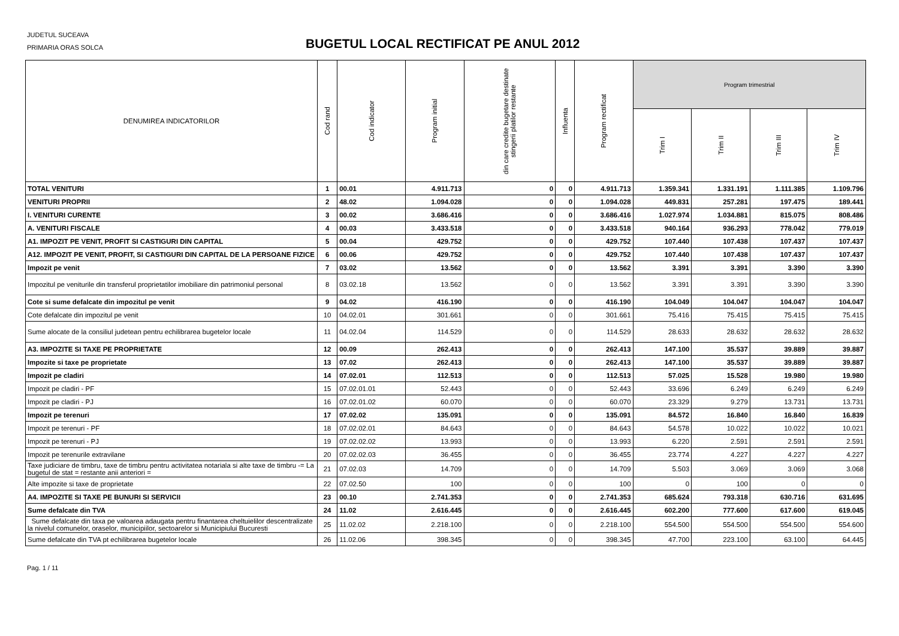JUDETUL SUCEAVA
PRIMARIA ORAS SOLCA
BUGETUL LOCAL RECTIFICAT PE ANUL 2012
| DENUMIREA INDICATORILOR | Cod rand | Cod indicator | Program initial | din care credite bugetare destinate stingerii platilor restante | Influenta | Program rectificat | Program trimestrial | | | |
| --- | --- | --- | --- | --- | --- | --- | --- | --- | --- | --- |
| | | | | | | | Trim I | Trim II | Trim III | Trim IV |
| TOTAL VENITURI | 1 | 00.01 | 4.911.713 | 0 | 0 | 4.911.713 | 1.359.341 | 1.331.191 | 1.111.385 | 1.109.796 |
| VENITURI PROPRII | 2 | 48.02 | 1.094.028 | 0 | 0 | 1.094.028 | 449.831 | 257.281 | 197.475 | 189.441 |
| I. VENITURI CURENTE | 3 | 00.02 | 3.686.416 | 0 | 0 | 3.686.416 | 1.027.974 | 1.034.881 | 815.075 | 808.486 |
| A. VENITURI FISCALE | 4 | 00.03 | 3.433.518 | 0 | 0 | 3.433.518 | 940.164 | 936.293 | 778.042 | 779.019 |
| A1. IMPOZIT PE VENIT, PROFIT SI CASTIGURI DIN CAPITAL | 5 | 00.04 | 429.752 | 0 | 0 | 429.752 | 107.440 | 107.438 | 107.437 | 107.437 |
| A12. IMPOZIT PE VENIT, PROFIT, SI CASTIGURI DIN CAPITAL DE LA PERSOANE FIZICE | 6 | 00.06 | 429.752 | 0 | 0 | 429.752 | 107.440 | 107.438 | 107.437 | 107.437 |
| Impozit pe venit | 7 | 03.02 | 13.562 | 0 | 0 | 13.562 | 3.391 | 3.391 | 3.390 | 3.390 |
| Impozitul pe veniturile din transferul proprietatilor imobiliare din patrimoniul personal | 8 | 03.02.18 | 13.562 | 0 | 0 | 13.562 | 3.391 | 3.391 | 3.390 | 3.390 |
| Cote si sume defalcate din impozitul pe venit | 9 | 04.02 | 416.190 | 0 | 0 | 416.190 | 104.049 | 104.047 | 104.047 | 104.047 |
| Cote defalcate din impozitul pe venit | 10 | 04.02.01 | 301.661 | 0 | 0 | 301.661 | 75.416 | 75.415 | 75.415 | 75.415 |
| Sume alocate de la consiliul judetean pentru echilibrarea bugetelor locale | 11 | 04.02.04 | 114.529 | 0 | 0 | 114.529 | 28.633 | 28.632 | 28.632 | 28.632 |
| A3. IMPOZITE SI TAXE PE PROPRIETATE | 12 | 00.09 | 262.413 | 0 | 0 | 262.413 | 147.100 | 35.537 | 39.889 | 39.887 |
| Impozite si taxe pe proprietate | 13 | 07.02 | 262.413 | 0 | 0 | 262.413 | 147.100 | 35.537 | 39.889 | 39.887 |
| Impozit pe cladiri | 14 | 07.02.01 | 112.513 | 0 | 0 | 112.513 | 57.025 | 15.528 | 19.980 | 19.980 |
| Impozit pe cladiri - PF | 15 | 07.02.01.01 | 52.443 | 0 | 0 | 52.443 | 33.696 | 6.249 | 6.249 | 6.249 |
| Impozit pe cladiri - PJ | 16 | 07.02.01.02 | 60.070 | 0 | 0 | 60.070 | 23.329 | 9.279 | 13.731 | 13.731 |
| Impozit pe terenuri | 17 | 07.02.02 | 135.091 | 0 | 0 | 135.091 | 84.572 | 16.840 | 16.840 | 16.839 |
| Impozit pe terenuri - PF | 18 | 07.02.02.01 | 84.643 | 0 | 0 | 84.643 | 54.578 | 10.022 | 10.022 | 10.021 |
| Impozit pe terenuri - PJ | 19 | 07.02.02.02 | 13.993 | 0 | 0 | 13.993 | 6.220 | 2.591 | 2.591 | 2.591 |
| Impozit pe terenurile extravilane | 20 | 07.02.02.03 | 36.455 | 0 | 0 | 36.455 | 23.774 | 4.227 | 4.227 | 4.227 |
| Taxe judiciare de timbru, taxe de timbru pentru activitatea notariala si alte taxe de timbru -= La bugetul de stat = restante anii anteriori = | 21 | 07.02.03 | 14.709 | 0 | 0 | 14.709 | 5.503 | 3.069 | 3.069 | 3.068 |
| Alte impozite si taxe de proprietate | 22 | 07.02.50 | 100 | 0 | 0 | 100 | 0 | 100 | 0 | 0 |
| A4. IMPOZITE SI TAXE PE BUNURI SI SERVICII | 23 | 00.10 | 2.741.353 | 0 | 0 | 2.741.353 | 685.624 | 793.318 | 630.716 | 631.695 |
| Sume defalcate din TVA | 24 | 11.02 | 2.616.445 | 0 | 0 | 2.616.445 | 602.200 | 777.600 | 617.600 | 619.045 |
| Sume defalcate din taxa pe valoarea adaugata pentru finantarea cheltuielilor descentralizate la nivelul comunelor, oraselor, municipiilor, sectoarelor si Municipiului Bucuresti | 25 | 11.02.02 | 2.218.100 | 0 | 0 | 2.218.100 | 554.500 | 554.500 | 554.500 | 554.600 |
| Sume defalcate din TVA pt echilibrarea bugetelor locale | 26 | 11.02.06 | 398.345 | 0 | 0 | 398.345 | 47.700 | 223.100 | 63.100 | 64.445 |
Pag. 1 / 11